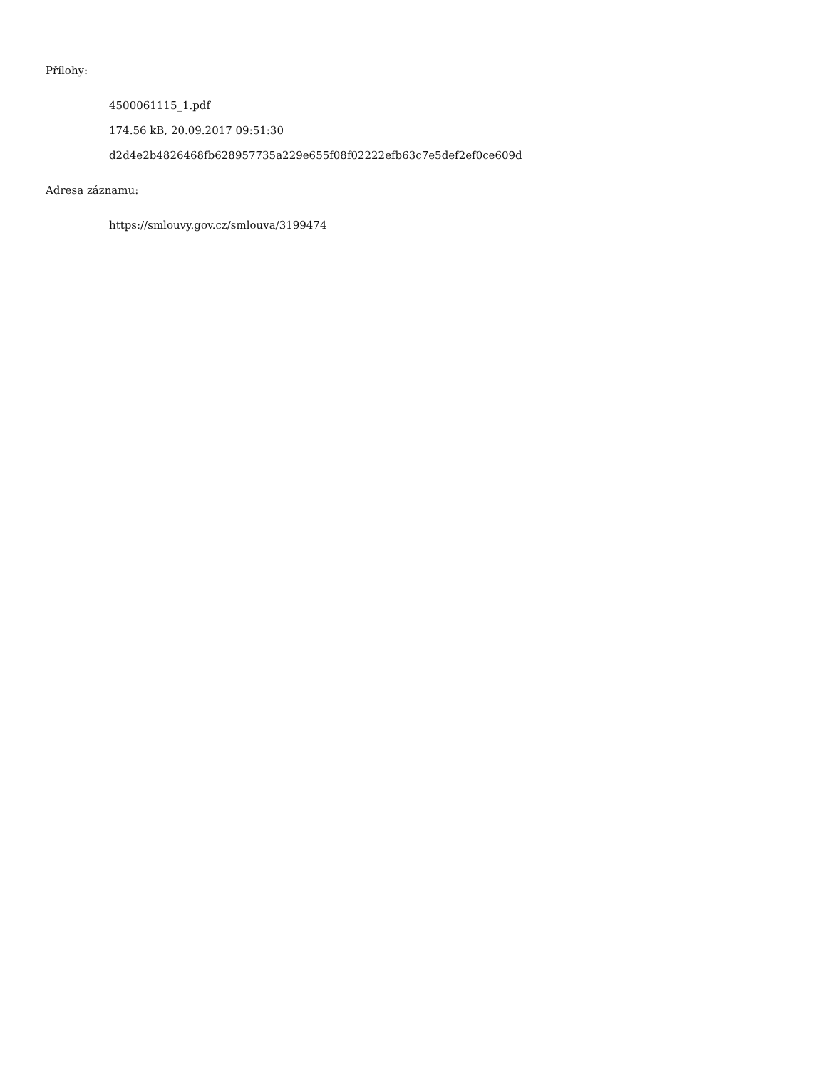Přílohy:
4500061115_1.pdf
174.56 kB, 20.09.2017 09:51:30
d2d4e2b4826468fb628957735a229e655f08f02222efb63c7e5def2ef0ce609d
Adresa záznamu:
https://smlouvy.gov.cz/smlouva/3199474